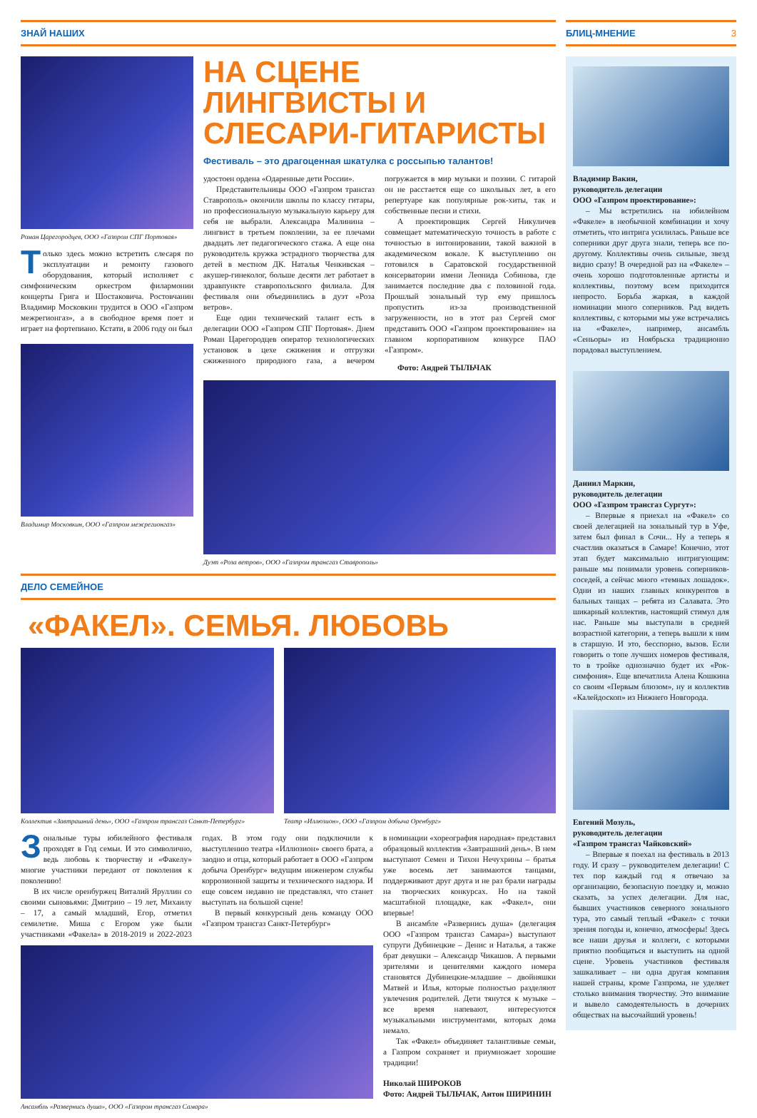ЗНАЙ НАШИХ
Роман Царегородцев, ООО «Газпром СПГ Портовая»
Только здесь можно встретить слесаря по эксплуатации и ремонту газового оборудования, который исполняет с симфоническим оркестром филармонии концерты Грига и Шостаковича. Ростовчанин Владимир Московкин трудится в ООО «Газпром межрегионгаз», а в свободное время поет и играет на фортепиано. Кстати, в 2006 году он был
Владимир Московкин, ООО «Газпром межрегионгаз»
НА СЦЕНЕ ЛИНГВИСТЫ И СЛЕСАРИ-ГИТАРИСТЫ
Фестиваль – это драгоценная шкатулка с россыпью талантов!
удостоен ордена «Одаренные дети России».
Представительницы ООО «Газпром трансгаз Ставрополь» окончили школы по классу гитары, но профессиональную музыкальную карьеру для себя не выбрали. Александра Малинина – лингвист в третьем поколении, за ее плечами двадцать лет педагогического стажа. А еще она руководитель кружка эстрадного творчества для детей в местном ДК. Наталья Ченкивская – акушер-гинеколог, больше десяти лет работает в здравпункте ставропольского филиала. Для фестиваля они объединились в дуэт «Роза ветров».
Еще один технический талант есть в делегации ООО «Газпром СПГ Портовая». Днем Роман Царегородцев оператор технологических установок в цехе сжижения и отгрузки сжиженного природного газа, а вечером погружается в мир музыки и поэзии. С гитарой он не расстается еще со школьных лет, в его репертуаре как популярные рок-хиты, так и собственные песни и стихи.
А проектировщик Сергей Никуличев совмещает математическую точность в работе с точностью в интонировании, такой важной в академическом вокале. К выступлению он готовился в Саратовской государственной консерватории имени Леонида Собинова, где занимается последние два с половиной года. Прошлый зональный тур ему пришлось пропустить из-за производственной загруженности, но в этот раз Сергей смог представить ООО «Газпром проектирование» на главном корпоративном конкурсе ПАО «Газпром».
Фото: Андрей ТЫЛЬЧАК
Дуэт «Роза ветров», ООО «Газпром трансгаз Ставрополь»
ДЕЛО СЕМЕЙНОЕ
«ФАКЕЛ». СЕМЬЯ. ЛЮБОВЬ
Коллектив «Завтрашний день», ООО «Газпром трансгаз Санкт-Петербург»
Театр «Иллюзион», ООО «Газпром добыча Оренбург»
Зональные туры юбилейного фестиваля проходят в Год семьи. И это символично, ведь любовь к творчеству и «Факелу» многие участники передают от поколения к поколению!
В их числе оренбуржец Виталий Яруллин со своими сыновьями: Дмитрию – 19 лет, Михаилу – 17, а самый младший, Егор, отметил семилетие. Миша с Егором уже были участниками «Факела» в 2018-2019 и 2022-2023 годах. В этом году они подключили к выступлению театра «Иллюзион» своего брата, а заодно и отца, который работает в ООО «Газпром добыча Оренбург» ведущим инженером службы коррозионной защиты и технического надзора. И еще совсем недавно не представлял, что станет выступать на большой сцене!
В первый конкурсный день команду ООО «Газпром трансгаз Санкт-Петербург»
Ансамбль «Развернись душа», ООО «Газпром трансгаз Самара»
в номинации «хореография народная» представил образцовый коллектив «Завтрашний день». В нем выступают Семен и Тихон Нечухрины – братья уже восемь лет занимаются танцами, поддерживают друг друга и не раз брали награды на творческих конкурсах. Но на такой масштабной площадке, как «Факел», они впервые!
В ансамбле «Развернись душа» (делегация ООО «Газпром трансгаз Самара») выступают супруги Дубинецкие – Денис и Наталья, а также брат девушки – Александр Чикашов. А первыми зрителями и ценителями каждого номера становятся Дубинецкие-младшие – двойняшки Матвей и Илья, которые полностью разделяют увлечения родителей. Дети тянутся к музыке – все время напевают, интересуются музыкальными инструментами, которых дома немало.
Так «Факел» объединяет талантливые семьи, а Газпром сохраняет и приумножает хорошие традиции!
Николай ШИРОКОВ
Фото: Андрей ТЫЛЬЧАК, Антон ШИРИНИН
БЛИЦ-МНЕНИЕ 3
Владимир Вакин,
руководитель делегации
ООО «Газпром проектирование»:
– Мы встретились на юбилейном «Факеле» в необычной комбинации и хочу отметить, что интрига усилилась. Раньше все соперники друг друга знали, теперь все по-другому. Коллективы очень сильные, звезд видно сразу! В очередной раз на «Факеле» – очень хорошо подготовленные артисты и коллективы, поэтому всем приходится непросто. Борьба жаркая, в каждой номинации много соперников. Рад видеть коллективы, с которыми мы уже встречались на «Факеле», например, ансамбль «Сеньоры» из Ноябрьска традиционно порадовал выступлением.
Даниил Маркин,
руководитель делегации
ООО «Газпром трансгаз Сургут»:
– Впервые я приехал на «Факел» со своей делегацией на зональный тур в Уфе, затем был финал в Сочи... Ну а теперь я счастлив оказаться в Самаре! Конечно, этот этап будет максимально интригующим: раньше мы понимали уровень соперников-соседей, а сейчас много «темных лошадок». Одни из наших главных конкурентов в бальных танцах – ребята из Салавата. Это шикарный коллектив, настоящий стимул для нас. Раньше мы выступали в средней возрастной категории, а теперь вышли к ним в старшую. И это, бесспорно, вызов. Если говорить о топе лучших номеров фестиваля, то в тройке однозначно будет их «Рок-симфония». Еще впечатлила Алена Кошкина со своим «Первым блюзом», ну и коллектив «Калейдоскоп» из Нижнего Новгорода.
Евгений Мозуль,
руководитель делегации
«Газпром трансгаз Чайковский»
– Впервые я поехал на фестиваль в 2013 году. И сразу – руководителем делегации! С тех пор каждый год я отвечаю за организацию, безопасную поездку и, можно сказать, за успех делегации. Для нас, бывших участников северного зонального тура, это самый теплый «Факел» с точки зрения погоды и, конечно, атмосферы! Здесь все наши друзья и коллеги, с которыми приятно пообщаться и выступить на одной сцене. Уровень участников фестиваля зашкаливает – ни одна другая компания нашей страны, кроме Газпрома, не уделяет столько внимания творчеству. Это внимание и вывело самодеятельность в дочерних обществах на высочайший уровень!